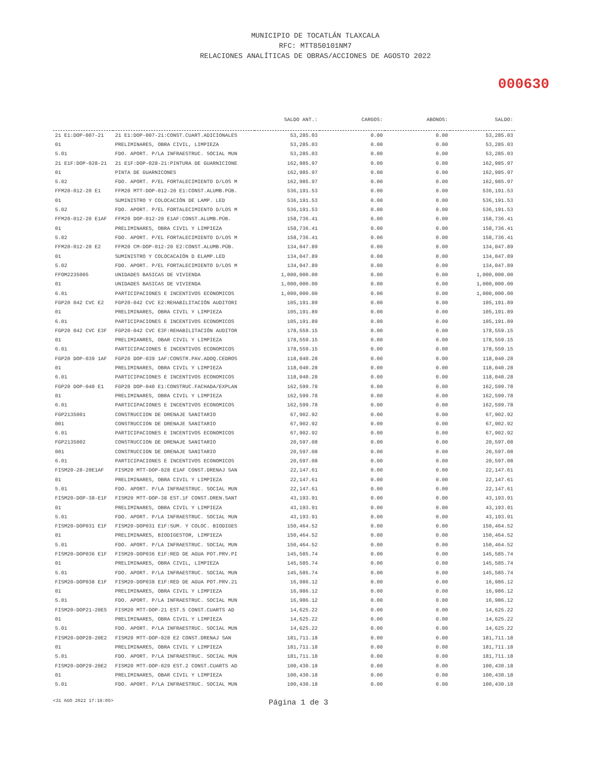MUNICIPIO DE TOCATLÁN TLAXCALA
RFC: MTT850101NM7
RELACIONES ANALÍTICAS DE OBRAS/ACCIONES DE AGOSTO 2022
000630
| | | SALDO ANT.: | CARGOS: | ABONOS: | SALDO: |
| --- | --- | --- | --- | --- | --- |
| 21 E1:DOP-007-21 | 21 E1:DOP-007-21:CONST.CUART.ADICIONALES | 53,285.03 | 0.00 | 0.00 | 53,285.03 |
| 01 | PRELIMINARES, OBRA CIVIL, LIMPIEZA | 53,285.03 | 0.00 | 0.00 | 53,285.03 |
| 5.01 | FDO. APORT. P/LA INFRAESTRUC. SOCIAL MUN | 53,285.03 | 0.00 | 0.00 | 53,285.03 |
| 21 E1F:DOP-028-21 | 21 E1F:DOP-028-21:PINTURA DE GUARNICIONE | 162,985.97 | 0.00 | 0.00 | 162,985.97 |
| 01 | PINTA DE GUARNICONES | 162,985.97 | 0.00 | 0.00 | 162,985.97 |
| 5.02 | FDO. APORT. P/EL FORTALECIMIENTO D/LOS M | 162,985.97 | 0.00 | 0.00 | 162,985.97 |
| FFM20-012-20 E1 | FFM20 MTT-DOP-012-20 E1:CONST.ALUMB.PÚB. | 536,191.53 | 0.00 | 0.00 | 536,191.53 |
| 01 | SUMINISTRO Y COLOCACIÓN DE LAMP. LED | 536,191.53 | 0.00 | 0.00 | 536,191.53 |
| 5.02 | FDO. APORT. P/EL FORTALECIMIENTO D/LOS M | 536,191.53 | 0.00 | 0.00 | 536,191.53 |
| FFM20-012-20 E1AF | FFM20 DOP-012-20 E1AF:CONST.ALUMB.PÚB. | 158,736.41 | 0.00 | 0.00 | 158,736.41 |
| 01 | PRELIMINARES, OBRA CIVIL Y LIMPIEZA | 158,736.41 | 0.00 | 0.00 | 158,736.41 |
| 5.02 | FDO. APORT. P/EL FORTALECIMIENTO D/LOS M | 158,736.41 | 0.00 | 0.00 | 158,736.41 |
| FFM20-012-20 E2 | FFM20 CM-DOP-012-20 E2:CONST.ALUMB.PÚB. | 134,047.89 | 0.00 | 0.00 | 134,047.89 |
| 01 | SUMINISTRO Y COLOCACAIÓN D ELAMP.LED | 134,047.89 | 0.00 | 0.00 | 134,047.89 |
| 5.02 | FDO. APORT. P/EL FORTALECIMIENTO D/LOS M | 134,047.89 | 0.00 | 0.00 | 134,047.89 |
| FFOM2235005 | UNIDADES BASICAS DE VIVIENDA | 1,000,000.00 | 0.00 | 0.00 | 1,000,000.00 |
| 01 | UNIDADES BASICAS DE VIVIENDA | 1,000,000.00 | 0.00 | 0.00 | 1,000,000.00 |
| 6.01 | PARTICIPACIONES E INCENTIVOS ECONOMICOS | 1,000,000.00 | 0.00 | 0.00 | 1,000,000.00 |
| FGP20 042 CVC E2 | FGP20-042 CVC E2:REHABILITACIÓN AUDITORI | 105,191.89 | 0.00 | 0.00 | 105,191.89 |
| 01 | PRELIMINARES, OBRA CIVIL Y LIMPIEZA | 105,191.89 | 0.00 | 0.00 | 105,191.89 |
| 6.01 | PARTICIPACIONES E INCENTIVOS ECONOMICOS | 105,191.89 | 0.00 | 0.00 | 105,191.89 |
| FGP20 042 CVC E3F | FGP20-042 CVC E3F:REHABILITACIÓN AUDITOR | 178,559.15 | 0.00 | 0.00 | 178,559.15 |
| 01 | PRELIMIANRES, OBAR CIVIL Y LIMPIEZA | 178,559.15 | 0.00 | 0.00 | 178,559.15 |
| 6.01 | PARTICIPACIONES E INCENTIVOS ECONOMICOS | 178,559.15 | 0.00 | 0.00 | 178,559.15 |
| FGP20 DOP-039 1AF | FGP20 DOP-039 1AF:CONSTR.PAV.ADOQ.CEDROS | 118,040.28 | 0.00 | 0.00 | 118,040.28 |
| 01 | PRELIMINARES, OBRA CIVIL Y LIMPIEZA | 118,040.28 | 0.00 | 0.00 | 118,040.28 |
| 6.01 | PARTICIPACIONES E INCENTIVOS ECONOMICOS | 118,040.28 | 0.00 | 0.00 | 118,040.28 |
| FGP20 DOP-040 E1 | FGP20 DOP-040 E1:CONSTRUC.FACHADA/EXPLAN | 162,599.78 | 0.00 | 0.00 | 162,599.78 |
| 01 | PRELIMINARES, OBRA CIVIL Y LIMPIEZA | 162,599.78 | 0.00 | 0.00 | 162,599.78 |
| 6.01 | PARTICIPACIONES E INCENTIVOS ECONOMICOS | 162,599.78 | 0.00 | 0.00 | 162,599.78 |
| FGP2135001 | CONSTRUCCION DE DRENAJE SANITARIO | 67,902.92 | 0.00 | 0.00 | 67,902.92 |
| 001 | CONSTRUCCION DE DRENAJE SANITARIO | 67,902.92 | 0.00 | 0.00 | 67,902.92 |
| 6.01 | PARTICIPACIONES E INCENTIVOS ECONOMICOS | 67,902.92 | 0.00 | 0.00 | 67,902.92 |
| FGP2135002 | CONSTRUCCION DE DRENAJE SANITARIO | 20,597.08 | 0.00 | 0.00 | 20,597.08 |
| 001 | CONSTRUCCION DE DRENAJE SANITARIO | 20,597.08 | 0.00 | 0.00 | 20,597.08 |
| 6.01 | PARTICIPACIONES E INCENTIVOS ECONOMICOS | 20,597.08 | 0.00 | 0.00 | 20,597.08 |
| FISM20-28-20E1AF | FISM20 MTT-DOP-028 E1AF CONST.DRENAJ SAN | 22,147.61 | 0.00 | 0.00 | 22,147.61 |
| 01 | PRELIMINARES, OBRA CIVIL Y LIMPIEZA | 22,147.61 | 0.00 | 0.00 | 22,147.61 |
| 5.01 | FDO. APORT. P/LA INFRAESTRUC. SOCIAL MUN | 22,147.61 | 0.00 | 0.00 | 22,147.61 |
| FISM20-DOP-38-E1F | FISM20 MTT-DOP-38 EST.1F CONST.DREN.SANT | 43,193.91 | 0.00 | 0.00 | 43,193.91 |
| 01 | PRELIMINARES, OBRA CIVIL Y LIMPIEZA | 43,193.91 | 0.00 | 0.00 | 43,193.91 |
| 5.01 | FDO. APORT. P/LA INFRAESTRUC. SOCIAL MUN | 43,193.91 | 0.00 | 0.00 | 43,193.91 |
| FISM20-DOP031 E1F | FISM20-DOP031 E1F:SUM. Y COLOC. BIODIGES | 150,464.52 | 0.00 | 0.00 | 150,464.52 |
| 01 | PRELIMINARES, BIODIGESTOR, LIMPIEZA | 150,464.52 | 0.00 | 0.00 | 150,464.52 |
| 5.01 | FDO. APORT. P/LA INFRAESTRUC. SOCIAL MUN | 150,464.52 | 0.00 | 0.00 | 150,464.52 |
| FISM20-DOP036 E1F | FISM20-DOP036 E1F:RED DE AGUA POT.PRV.PI | 145,585.74 | 0.00 | 0.00 | 145,585.74 |
| 01 | PRELIMINARES, OBRA CIVIL, LIMPIEZA | 145,585.74 | 0.00 | 0.00 | 145,585.74 |
| 5.01 | FDO. APORT. P/LA INFRAESTRUC. SOCIAL MUN | 145,585.74 | 0.00 | 0.00 | 145,585.74 |
| FISM20-DOP038 E1F | FISM20-DOP038 E1F:RED DE AGUA POT.PRV.21 | 16,986.12 | 0.00 | 0.00 | 16,986.12 |
| 01 | PRELIMINARES, OBRA CIVIL Y LIMPIEZA | 16,986.12 | 0.00 | 0.00 | 16,986.12 |
| 5.01 | FDO. APORT. P/LA INFRAESTRUC. SOCIAL MUN | 16,986.12 | 0.00 | 0.00 | 16,986.12 |
| FISM20-DOP21-20E5 | FISM20 MTT-DOP-21 EST.5 CONST.CUARTS AD | 14,625.22 | 0.00 | 0.00 | 14,625.22 |
| 01 | PRELIMINARES, OBRA CIVIL Y LIMPIEZA | 14,625.22 | 0.00 | 0.00 | 14,625.22 |
| 5.01 | FDO. APORT. P/LA INFRAESTRUC. SOCIAL MUN | 14,625.22 | 0.00 | 0.00 | 14,625.22 |
| FISM20-DOP28-20E2 | FISM20 MTT-DOP-028 E2 CONST.DRENAJ SAN | 181,711.18 | 0.00 | 0.00 | 181,711.18 |
| 01 | PRELIMINARES, OBRA CIVIL Y LIMPIEZA | 181,711.18 | 0.00 | 0.00 | 181,711.18 |
| 5.01 | FDO. APORT. P/LA INFRAESTRUC. SOCIAL MUN | 181,711.18 | 0.00 | 0.00 | 181,711.18 |
| FISM20-DOP29-20E2 | FISM20 MTT-DOP-029 EST.2 CONST.CUARTS AD | 100,430.18 | 0.00 | 0.00 | 100,430.18 |
| 01 | PRELIMINARES, OBAR CIVIL Y LIMPIEZA | 100,430.18 | 0.00 | 0.00 | 100,430.18 |
| 5.01 | FDO. APORT. P/LA INFRAESTRUC. SOCIAL MUN | 100,430.18 | 0.00 | 0.00 | 100,430.18 |
<31 AGO 2022 17:18:05> Página 1 de 3